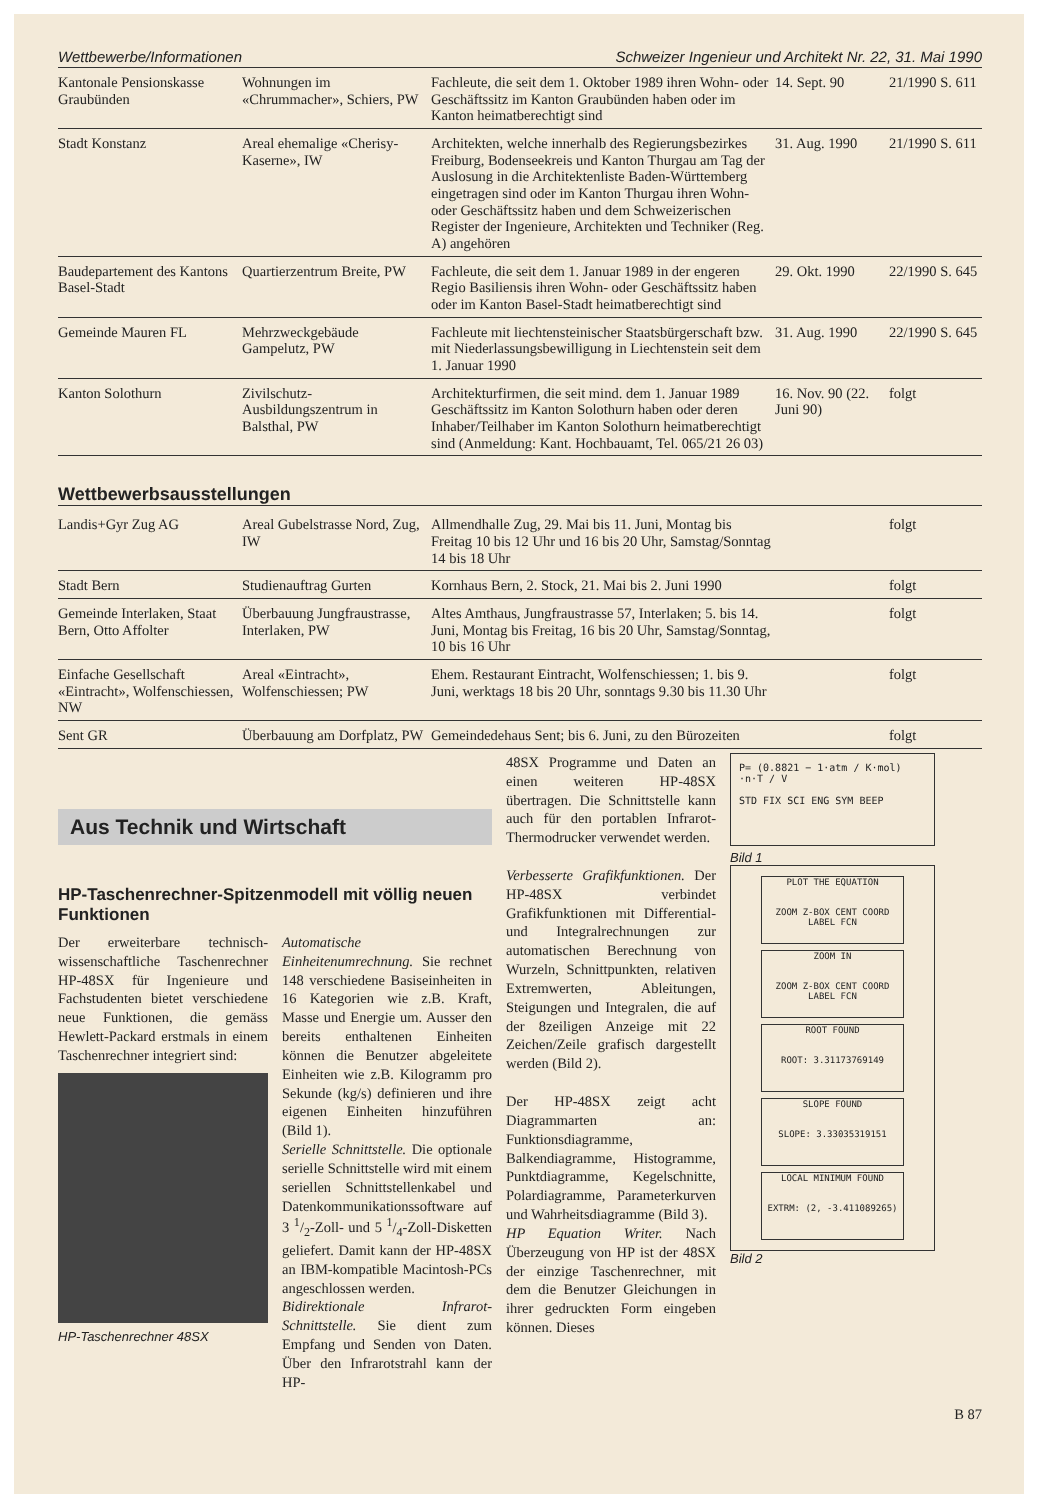Wettbewerbe/Informationen Schweizer Ingenieur und Architekt Nr. 22, 31. Mai 1990
| Kantonale Pensionskasse Graubünden | Wohnungen im «Chrummacher», Schiers, PW | Fachleute, die seit dem 1. Oktober 1989 ihren Wohn- oder Geschäftssitz im Kanton Graubünden haben oder im Kanton heimatberechtigt sind | 14. Sept. 90 | 21/1990 S. 611 |
| Stadt Konstanz | Areal ehemalige «Cherisy-Kaserne», IW | Architekten, welche innerhalb des Regierungsbezirkes Freiburg, Bodenseekreis und Kanton Thurgau am Tag der Auslosung in die Architektenliste Baden-Württemberg eingetragen sind oder im Kanton Thurgau ihren Wohn- oder Geschäftssitz haben und dem Schweizerischen Register der Ingenieure, Architekten und Techniker (Reg. A) angehören | 31. Aug. 1990 | 21/1990 S. 611 |
| Baudepartement des Kantons Basel-Stadt | Quartierzentrum Breite, PW | Fachleute, die seit dem 1. Januar 1989 in der engeren Regio Basiliensis ihren Wohn- oder Geschäftssitz haben oder im Kanton Basel-Stadt heimatberechtigt sind | 29. Okt. 1990 | 22/1990 S. 645 |
| Gemeinde Mauren FL | Mehrzweckgebäude Gampelutz, PW | Fachleute mit liechtensteinischer Staatsbürgerschaft bzw. mit Niederlassungsbewilligung in Liechtenstein seit dem 1. Januar 1990 | 31. Aug. 1990 | 22/1990 S. 645 |
| Kanton Solothurn | Zivilschutz-Ausbildungszentrum in Balsthal, PW | Architekturfirmen, die seit mind. dem 1. Januar 1989 Geschäftssitz im Kanton Solothurn haben oder deren Inhaber/Teilhaber im Kanton Solothurn heimatberechtigt sind (Anmeldung: Kant. Hochbauamt, Tel. 065/21 26 03) | 16. Nov. 90 (22. Juni 90) | folgt |
Wettbewerbsausstellungen
| Landis+Gyr Zug AG | Areal Gubelstrasse Nord, Zug, IW | Allmendhalle Zug, 29. Mai bis 11. Juni, Montag bis Freitag 10 bis 12 Uhr und 16 bis 20 Uhr, Samstag/Sonntag 14 bis 18 Uhr | | folgt |
| Stadt Bern | Studienauftrag Gurten | Kornhaus Bern, 2. Stock, 21. Mai bis 2. Juni 1990 | | folgt |
| Gemeinde Interlaken, Staat Bern, Otto Affolter | Überbauung Jungfraustrasse, Interlaken, PW | Altes Amthaus, Jungfraustrasse 57, Interlaken; 5. bis 14. Juni, Montag bis Freitag, 16 bis 20 Uhr, Samstag/Sonntag, 10 bis 16 Uhr | | folgt |
| Einfache Gesellschaft «Eintracht», Wolfenschiessen, NW | Areal «Eintracht», Wolfenschiessen; PW | Ehem. Restaurant Eintracht, Wolfenschiessen; 1. bis 9. Juni, werktags 18 bis 20 Uhr, sonntags 9.30 bis 11.30 Uhr | | folgt |
| Sent GR | Überbauung am Dorfplatz, PW | Gemeindedehaus Sent; bis 6. Juni, zu den Bürozeiten | | folgt |
Aus Technik und Wirtschaft
HP-Taschenrechner-Spitzenmodell mit völlig neuen Funktionen
Der erweiterbare technisch-wissenschaftliche Taschenrechner HP-48SX für Ingenieure und Fachstudenten bietet verschiedene neue Funktionen, die gemäss Hewlett-Packard erstmals in einem Taschenrechner integriert sind:
HP-Taschenrechner 48SX
Automatische Einheitenumrechnung. Sie rechnet 148 verschiedene Basiseinheiten in 16 Kategorien wie z.B. Kraft, Masse und Energie um. Ausser den bereits enthaltenen Einheiten können die Benutzer abgeleitete Einheiten wie z.B. Kilogramm pro Sekunde (kg/s) definieren und ihre eigenen Einheiten hinzuführen (Bild 1).
Serielle Schnittstelle. Die optionale serielle Schnittstelle wird mit einem seriellen Schnittstellenkabel und Datenkommunikationssoftware auf 3 1/2-Zoll- und 5 1/4-Zoll-Disketten geliefert. Damit kann der HP-48SX an IBM-kompatible Macintosh-PCs angeschlossen werden.
Bidirektionale Infrarot-Schnittstelle. Sie dient zum Empfang und Senden von Daten. Über den Infrarotstrahl kann der HP-
48SX Programme und Daten an einen weiteren HP-48SX übertragen. Die Schnittstelle kann auch für den portablen Infrarot-Thermodrucker verwendet werden.
Verbesserte Grafikfunktionen. Der HP-48SX verbindet Grafikfunktionen mit Differential- und Integralrechnungen zur automatischen Berechnung von Wurzeln, Schnittpunkten, relativen Extremwerten, Ableitungen, Steigungen und Integralen, die auf der 8zeiligen Anzeige mit 22 Zeichen/Zeile grafisch dargestellt werden (Bild 2).
Der HP-48SX zeigt acht Diagrammarten an: Funktionsdiagramme, Balkendiagramme, Histogramme, Punktdiagramme, Kegelschnitte, Polardiagramme, Parameterkurven und Wahrheitsdiagramme (Bild 3).
HP Equation Writer. Nach Überzeugung von HP ist der 48SX der einzige Taschenrechner, mit dem die Benutzer Gleichungen in ihrer gedruckten Form eingeben können. Dieses
P= (0.8821 − 1·atm / K·mol) ·n·T / V
STD FIX SCI ENG SYM BEEP
Bild 1
PLOT THE EQUATION
ZOOM Z-BOX CENT COORD LABEL FCN
ZOOM IN
ZOOM Z-BOX CENT COORD LABEL FCN
ROOT FOUND
ROOT: 3.31173769149
SLOPE FOUND
SLOPE: 3.33035319151
LOCAL MINIMUM FOUND
EXTRM: (2, -3.411089265)
Bild 2
B 87